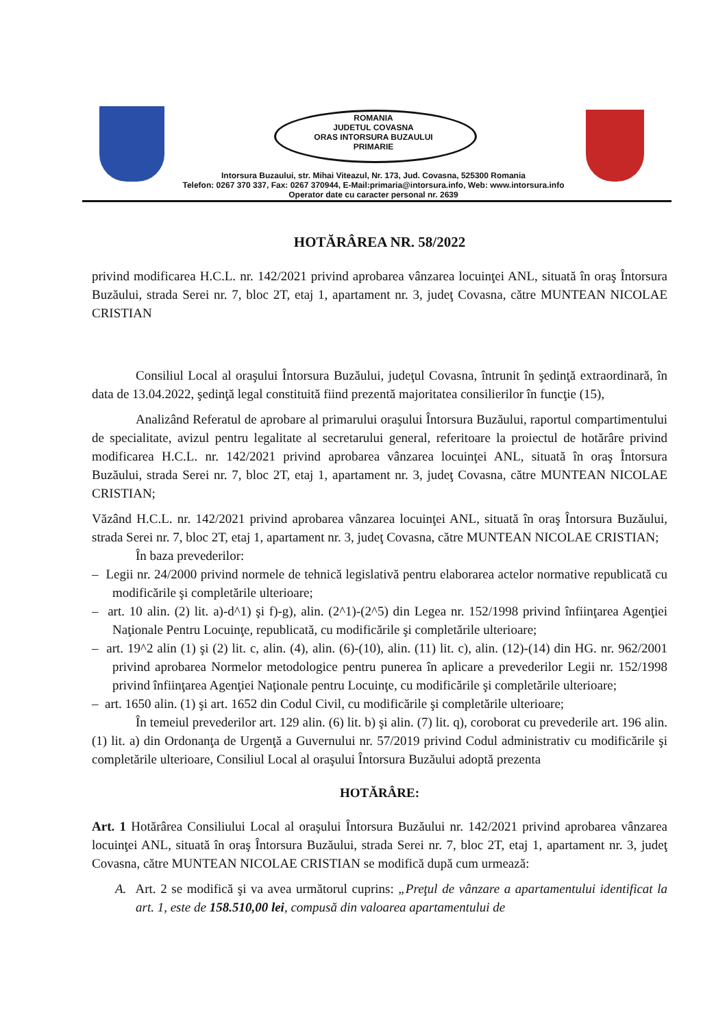ROMANIA
JUDETUL COVASNA
ORAS INTORSURA BUZAULUI
PRIMARIE
Intorsura Buzaului, str. Mihai Viteazul, Nr. 173, Jud. Covasna, 525300 Romania
Telefon: 0267 370 337, Fax: 0267 370944, E-Mail:primaria@intorsura.info, Web: www.intorsura.info
Operator date cu caracter personal nr. 2639
HOTĂRÂREA NR. 58/2022
privind modificarea H.C.L. nr. 142/2021 privind aprobarea vânzarea locuinţei ANL, situată în oraş Întorsura Buzăului, strada Serei nr. 7, bloc 2T, etaj 1, apartament nr. 3, judeţ Covasna, către MUNTEAN NICOLAE CRISTIAN
Consiliul Local al oraşului Întorsura Buzăului, judeţul Covasna, întrunit în şedinţă extraordinară, în data de 13.04.2022, şedinţă legal constituită fiind prezentă majoritatea consilierilor în funcţie (15),
Analizând Referatul de aprobare al primarului oraşului Întorsura Buzăului, raportul compartimentului de specialitate, avizul pentru legalitate al secretarului general, referitoare la proiectul de hotărâre privind modificarea H.C.L. nr. 142/2021 privind aprobarea vânzarea locuinţei ANL, situată în oraş Întorsura Buzăului, strada Serei nr. 7, bloc 2T, etaj 1, apartament nr. 3, judeţ Covasna, către MUNTEAN NICOLAE CRISTIAN;
Văzând H.C.L. nr. 142/2021 privind aprobarea vânzarea locuinţei ANL, situată în oraş Întorsura Buzăului, strada Serei nr. 7, bloc 2T, etaj 1, apartament nr. 3, judeţ Covasna, către MUNTEAN NICOLAE CRISTIAN;
În baza prevederilor:
– Legii nr. 24/2000 privind normele de tehnică legislativă pentru elaborarea actelor normative republicată cu modificările şi completările ulterioare;
– art. 10 alin. (2) lit. a)-d^1) şi f)-g), alin. (2^1)-(2^5) din Legea nr. 152/1998 privind înfiinţarea Agenţiei Naţionale Pentru Locuinţe, republicată, cu modificările şi completările ulterioare;
– art. 19^2 alin (1) şi (2) lit. c, alin. (4), alin. (6)-(10), alin. (11) lit. c), alin. (12)-(14) din HG. nr. 962/2001 privind aprobarea Normelor metodologice pentru punerea în aplicare a prevederilor Legii nr. 152/1998 privind înfiinţarea Agenţiei Naţionale pentru Locuinţe, cu modificările şi completările ulterioare;
– art. 1650 alin. (1) şi art. 1652 din Codul Civil, cu modificările şi completările ulterioare;
În temeiul prevederilor art. 129 alin. (6) lit. b) şi alin. (7) lit. q), coroborat cu prevederile art. 196 alin. (1) lit. a) din Ordonanţa de Urgenţă a Guvernului nr. 57/2019 privind Codul administrativ cu modificările şi completările ulterioare, Consiliul Local al oraşului Întorsura Buzăului adoptă prezenta
HOTĂRÂRE:
Art. 1 Hotărârea Consiliului Local al oraşului Întorsura Buzăului nr. 142/2021 privind aprobarea vânzarea locuinţei ANL, situată în oraş Întorsura Buzăului, strada Serei nr. 7, bloc 2T, etaj 1, apartament nr. 3, judeţ Covasna, către MUNTEAN NICOLAE CRISTIAN se modifică după cum urmează:
A. Art. 2 se modifică şi va avea următorul cuprins: „Preţul de vânzare a apartamentului identificat la art. 1, este de 158.510,00 lei, compusă din valoarea apartamentului de